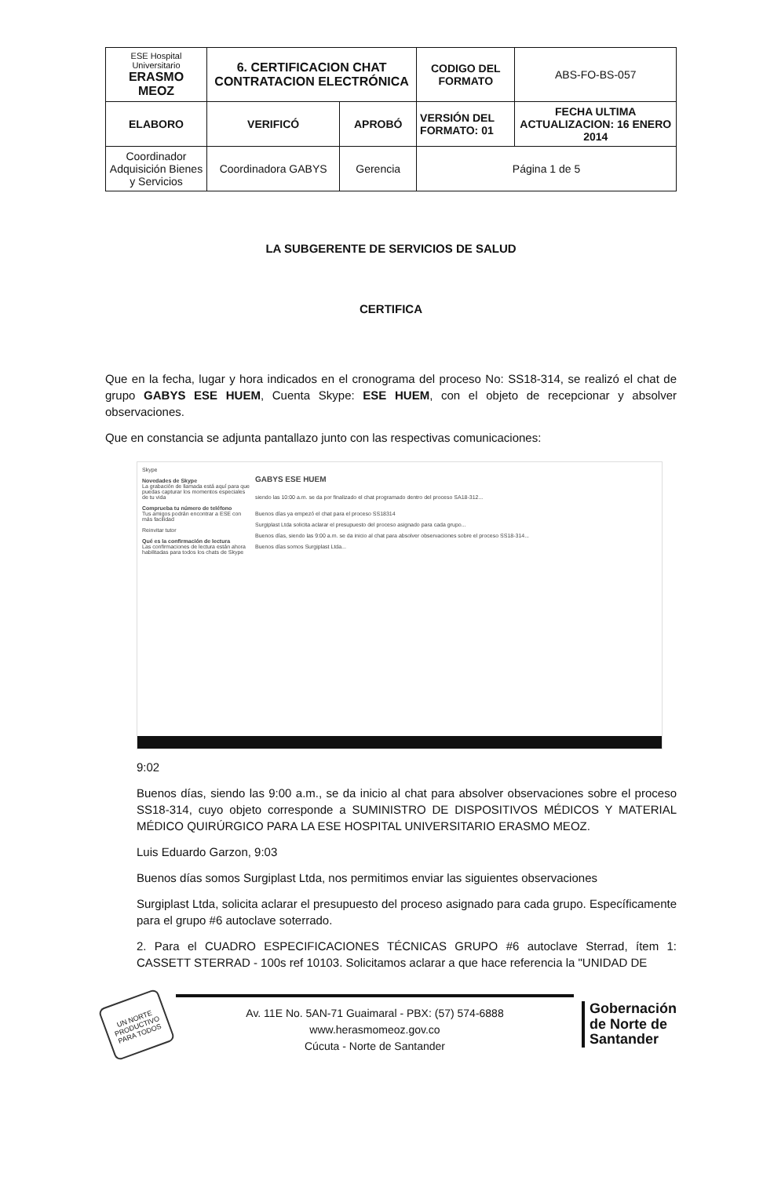| ESE Hospital Universitario ERASMO MEOZ | 6. CERTIFICACION CHAT CONTRATACION ELECTRÓNICA | | CODIGO DEL FORMATO | ABS-FO-BS-057 |
| ELABORO | VERIFICÓ | APROBÓ | VERSIÓN DEL FORMATO: 01 | FECHA ULTIMA ACTUALIZACION: 16 ENERO 2014 |
| Coordinador Adquisición Bienes y Servicios | Coordinadora GABYS | Gerencia | Página 1 de 5 | |
LA SUBGERENTE DE SERVICIOS DE SALUD
CERTIFICA
Que en la fecha, lugar y hora indicados en el cronograma del proceso No: SS18-314, se realizó el chat de grupo GABYS ESE HUEM, Cuenta Skype: ESE HUEM, con el objeto de recepcionar y absolver observaciones.
Que en constancia se adjunta pantallazo junto con las respectivas comunicaciones:
Skype
Novedades de Skype
La grabación de llamada está aquí para que puedas capturar los momentos especiales de tu vida
Comprueba tu número de teléfono
Tus amigos podrán encontrar a ESE con más facilidad
Reinvitar tutor
Qué es la confirmación de lectura
Las confirmaciones de lectura están ahora habilitadas para todos los chats de Skype
GABYS ESE HUEM
siendo las 10:00 a.m. se da por finalizado el chat programado dentro del proceso SA18-312...
Buenos días ya empezó el chat para el proceso SS18314
Surgiplast Ltda solicita aclarar el presupuesto del proceso asignado para cada grupo...
Buenos días, siendo las 9:00 a.m. se da inicio al chat para absolver observaciones sobre el proceso SS18-314...
Buenos días somos Surgiplast Ltda...
9:02
Buenos días, siendo las 9:00 a.m., se da inicio al chat para absolver observaciones sobre el proceso SS18-314, cuyo objeto corresponde a SUMINISTRO DE DISPOSITIVOS MÉDICOS Y MATERIAL MÉDICO QUIRÚRGICO PARA LA ESE HOSPITAL UNIVERSITARIO ERASMO MEOZ.
Luis Eduardo Garzon, 9:03
Buenos días somos Surgiplast Ltda, nos permitimos enviar las siguientes observaciones
Surgiplast Ltda, solicita aclarar el presupuesto del proceso asignado para cada grupo. Específicamente para el grupo #6 autoclave soterrado.
2. Para el CUADRO ESPECIFICACIONES TÉCNICAS GRUPO #6 autoclave Sterrad, ítem 1: CASSETT STERRAD - 100s ref 10103. Solicitamos aclarar a que hace referencia la "UNIDAD DE
UN NORTE PRODUCTIVO PARA TODOS
Av. 11E No. 5AN-71 Guaimaral - PBX: (57) 574-6888
www.herasmomeoz.gov.co
Cúcuta - Norte de Santander
Gobernación
de Norte de
Santander